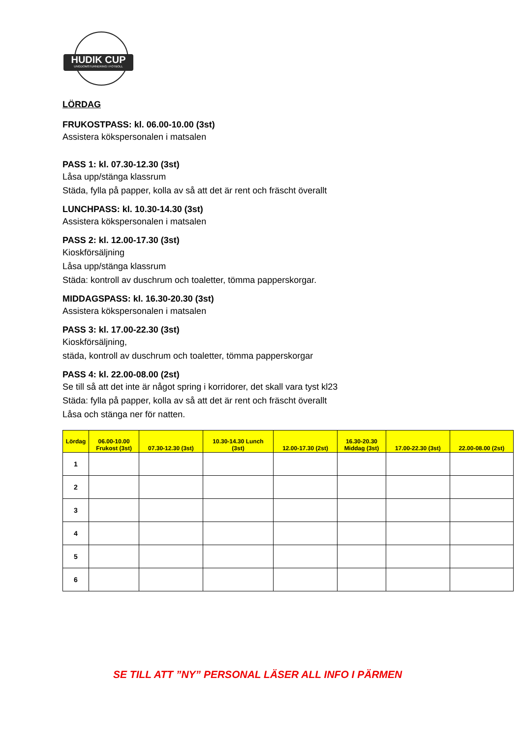HUDIK CUP
UNGDOMSTURNERING I FOTBOLL
LÖRDAG
FRUKOSTPASS: kl. 06.00-10.00 (3st)
Assistera kökspersonalen i matsalen
PASS 1: kl. 07.30-12.30 (3st)
Låsa upp/stänga klassrum
Städa, fylla på papper, kolla av så att det är rent och fräscht överallt
LUNCHPASS: kl. 10.30-14.30 (3st)
Assistera kökspersonalen i matsalen
PASS 2: kl. 12.00-17.30 (3st)
Kioskförsäljning
Låsa upp/stänga klassrum
Städa: kontroll av duschrum och toaletter, tömma papperskorgar.
MIDDAGSPASS: kl. 16.30-20.30 (3st)
Assistera kökspersonalen i matsalen
PASS 3: kl. 17.00-22.30 (3st)
Kioskförsäljning,
städa, kontroll av duschrum och toaletter, tömma papperskorgar
PASS 4: kl. 22.00-08.00 (2st)
Se till så att det inte är något spring i korridorer, det skall vara tyst kl23
Städa: fylla på papper, kolla av så att det är rent och fräscht överallt
Låsa och stänga ner för natten.
| Lördag | 06.00-10.00 Frukost (3st) | 07.30-12.30 (3st) | 10.30-14.30 Lunch (3st) | 12.00-17.30 (2st) | 16.30-20.30 Middag (3st) | 17.00-22.30 (3st) | 22.00-08.00 (2st) |
| --- | --- | --- | --- | --- | --- | --- | --- |
| 1 | | | | | | | |
| 2 | | | | | | | |
| 3 | | | | | | | |
| 4 | | | | | | | |
| 5 | | | | | | | |
| 6 | | | | | | | |
SE TILL ATT ”NY” PERSONAL LÄSER ALL INFO I PÄRMEN